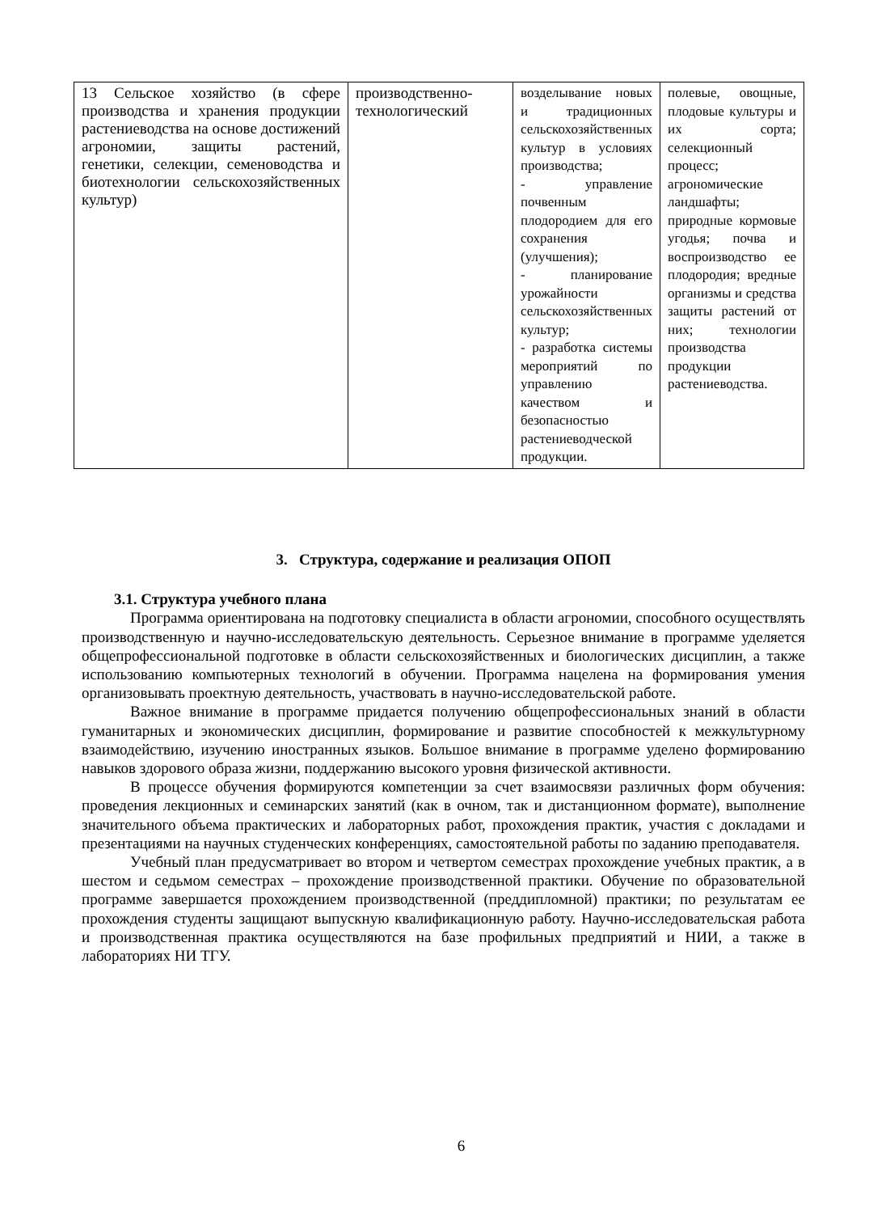| 13 Сельское хозяйство (в сфере производства и хранения продукции растениеводства на основе достижений агрономии, защиты растений, генетики, селекции, семеноводства и биотехнологии сельскохозяйственных культур) | производственно-технологический | возделывание новых и традиционных сельскохозяйственных культур в условиях производства; - управление почвенным плодородием для его сохранения (улучшения); - планирование урожайности сельскохозяйственных культур; - разработка системы мероприятий по управлению качеством и безопасностью растениеводческой продукции. | полевые, овощные, плодовые культуры и их сорта; селекционный процесс; агрономические ландшафты; природные кормовые угодья; почва и воспроизводство ее плодородия; вредные организмы и средства защиты растений от них; технологии производства продукции растениеводства. |
3. Структура, содержание и реализация ОПОП
3.1. Структура учебного плана
Программа ориентирована на подготовку специалиста в области агрономии, способного осуществлять производственную и научно-исследовательскую деятельность. Серьезное внимание в программе уделяется общепрофессиональной подготовке в области сельскохозяйственных и биологических дисциплин, а также использованию компьютерных технологий в обучении. Программа нацелена на формирования умения организовывать проектную деятельность, участвовать в научно-исследовательской работе.
Важное внимание в программе придается получению общепрофессиональных знаний в области гуманитарных и экономических дисциплин, формирование и развитие способностей к межкультурному взаимодействию, изучению иностранных языков. Большое внимание в программе уделено формированию навыков здорового образа жизни, поддержанию высокого уровня физической активности.
В процессе обучения формируются компетенции за счет взаимосвязи различных форм обучения: проведения лекционных и семинарских занятий (как в очном, так и дистанционном формате), выполнение значительного объема практических и лабораторных работ, прохождения практик, участия с докладами и презентациями на научных студенческих конференциях, самостоятельной работы по заданию преподавателя.
Учебный план предусматривает во втором и четвертом семестрах прохождение учебных практик, а в шестом и седьмом семестрах – прохождение производственной практики. Обучение по образовательной программе завершается прохождением производственной (преддипломной) практики; по результатам ее прохождения студенты защищают выпускную квалификационную работу. Научно-исследовательская работа и производственная практика осуществляются на базе профильных предприятий и НИИ, а также в лабораториях НИ ТГУ.
6